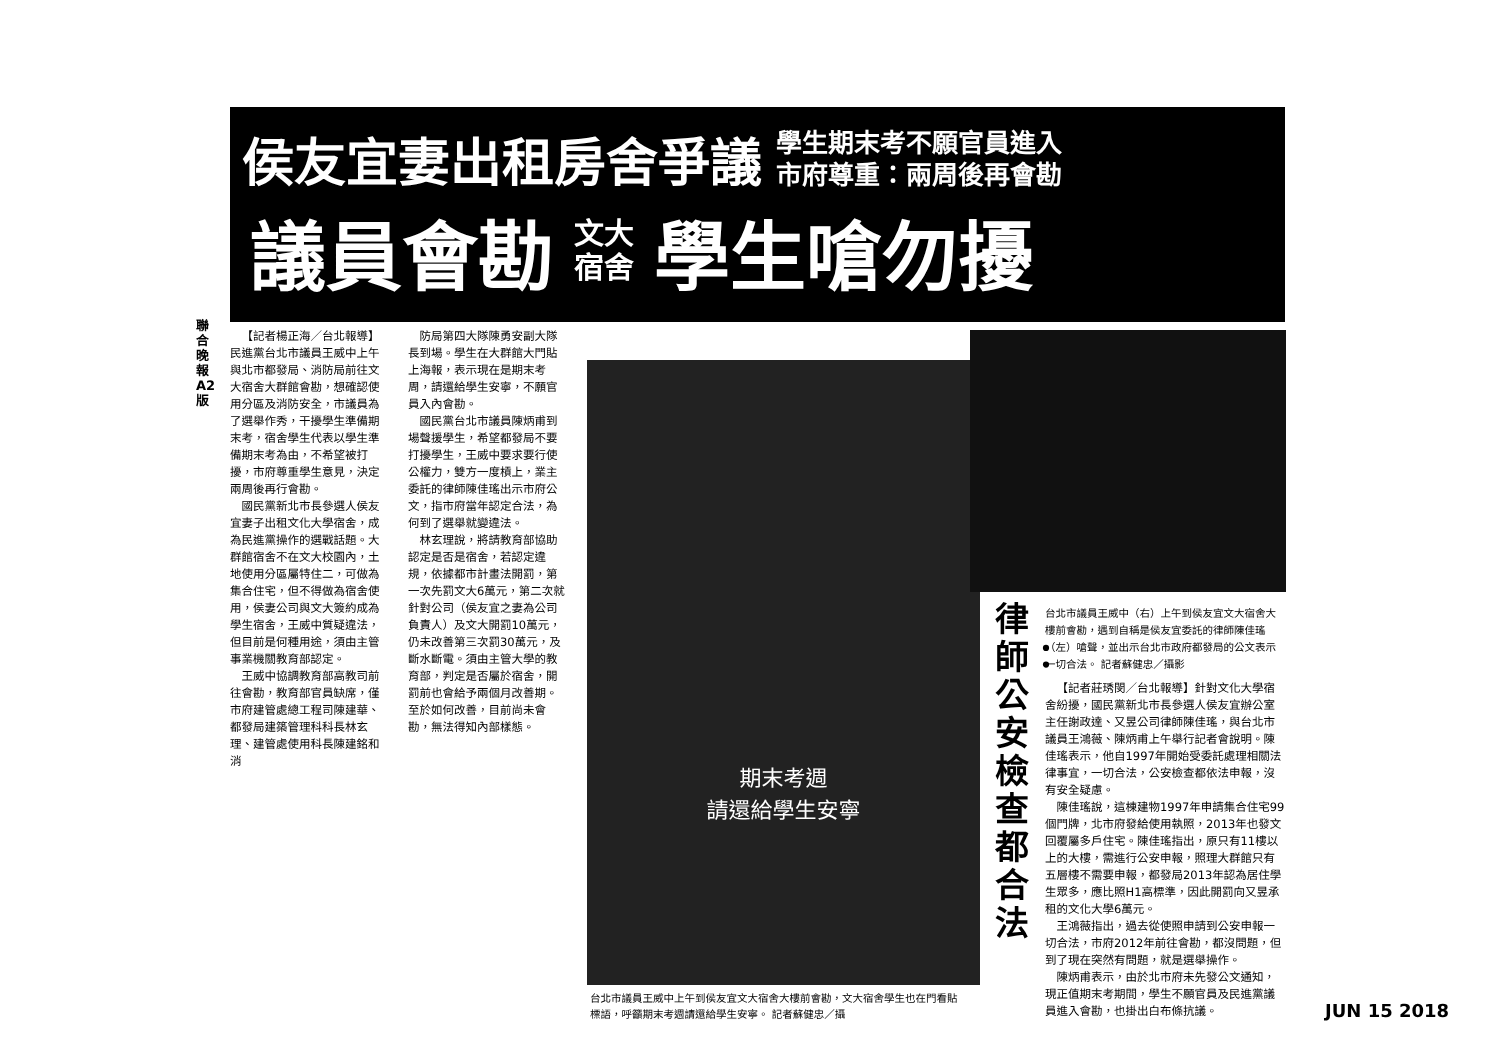聯合晚報 A2版
侯友宜妻出租房舍爭議 學生期末考不願官員進入
市府尊重：兩周後再會勘
議員會勘 文大
宿舍 學生嗆勿擾
【記者楊正海／台北報導】民進黨台北市議員王威中上午與北市都發局、消防局前往文大宿舍大群館會勘，想確認使用分區及消防安全，市議員為了選舉作秀，干擾學生準備期末考，宿舍學生代表以學生準備期末考為由，不希望被打擾，市府尊重學生意見，決定兩周後再行會勘。
國民黨新北市長參選人侯友宜妻子出租文化大學宿舍，成為民進黨操作的選戰話題。大群館宿舍不在文大校園內，土地使用分區屬特住二，可做為集合住宅，但不得做為宿舍使用，侯妻公司與文大簽約成為學生宿舍，王威中質疑違法，但目前是何種用途，須由主管事業機關教育部認定。
王威中協調教育部高教司前往會勘，教育部官員缺席，僅市府建管處總工程司陳建華、都發局建築管理科科長林玄理、建管處使用科長陳建銘和消
防局第四大隊陳勇安副大隊長到場。學生在大群館大門貼上海報，表示現在是期末考周，請還給學生安寧，不願官員入內會勘。
國民黨台北市議員陳炳甫到場聲援學生，希望都發局不要打擾學生，王威中要求要行使公權力，雙方一度槓上，業主委託的律師陳佳瑤出示市府公文，指市府當年認定合法，為何到了選舉就變違法。
林玄理說，將請教育部協助認定是否是宿舍，若認定違規，依據都市計畫法開罰，第一次先罰文大6萬元，第二次就針對公司（侯友宜之妻為公司負責人）及文大開罰10萬元，仍未改善第三次罰30萬元，及斷水斷電。須由主管大學的教育部，判定是否屬於宿舍，開罰前也會給予兩個月改善期。至於如何改善，目前尚未會勘，無法得知內部樣態。
期末考週
請還給學生安寧
台北市議員王威中上午到侯友宜文大宿舍大樓前會勘，文大宿舍學生也在門看貼標語，呼籲期末考週請還給學生安寧。 記者蘇健忠／攝
律師：公安檢查都合法
台北市議員王威中（右）上午到侯友宜文大宿舍大樓前會勘，遇到自稱是侯友宜委託的律師陳佳瑤（左）嗆聲，並出示台北市政府都發局的公文表示一切合法。 記者蘇健忠／攝影
【記者莊琇閔／台北報導】針對文化大學宿舍紛擾，國民黨新北市長參選人侯友宜辦公室主任謝政達、又昱公司律師陳佳瑤，與台北市議員王鴻薇、陳炳甫上午舉行記者會說明。陳佳瑤表示，他自1997年開始受委託處理相關法律事宜，一切合法，公安檢查都依法申報，沒有安全疑慮。
陳佳瑤說，這棟建物1997年申請集合住宅99個門牌，北市府發給使用執照，2013年也發文回覆屬多戶住宅。陳佳瑤指出，原只有11樓以上的大樓，需進行公安申報，照理大群館只有五層樓不需要申報，都發局2013年認為居住學生眾多，應比照H1高標準，因此開罰向又昱承租的文化大學6萬元。
王鴻薇指出，過去從使照申請到公安申報一切合法，市府2012年前往會勘，都沒問題，但到了現在突然有問題，就是選舉操作。
陳炳甫表示，由於北市府未先發公文通知，現正值期末考期間，學生不願官員及民進黨議員進入會勘，也掛出白布條抗議。
JUN 15 2018